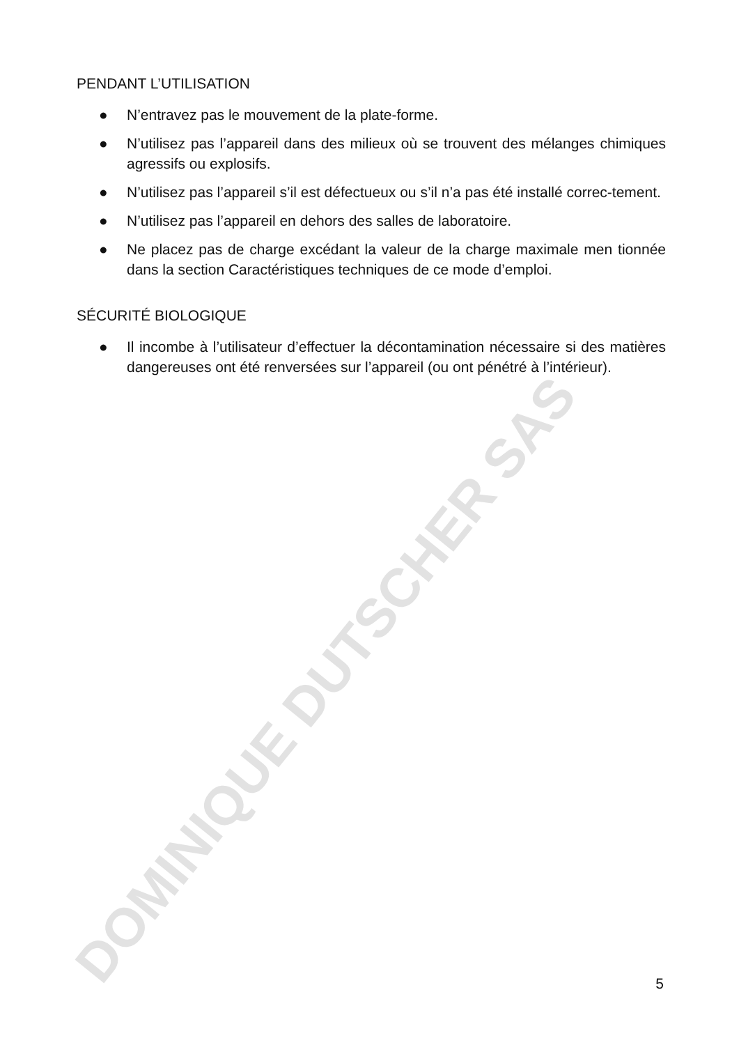DOMINIQUE DUTSCHER SAS
PENDANT L’UTILISATION
● N’entravez pas le mouvement de la plate-forme.
● N’utilisez pas l’appareil dans des milieux où se trouvent des mélanges chimiques agressifs ou explosifs.
● N’utilisez pas l’appareil s’il est défectueux ou s’il n’a pas été installé correc-tement.
● N’utilisez pas l’appareil en dehors des salles de laboratoire.
● Ne placez pas de charge excédant la valeur de la charge maximale men tionnée dans la section Caractéristiques techniques de ce mode d’emploi.
SÉCURITÉ BIOLOGIQUE
● Il incombe à l’utilisateur d’effectuer la décontamination nécessaire si des matières dangereuses ont été renversées sur l’appareil (ou ont pénétré à l’intérieur).
5